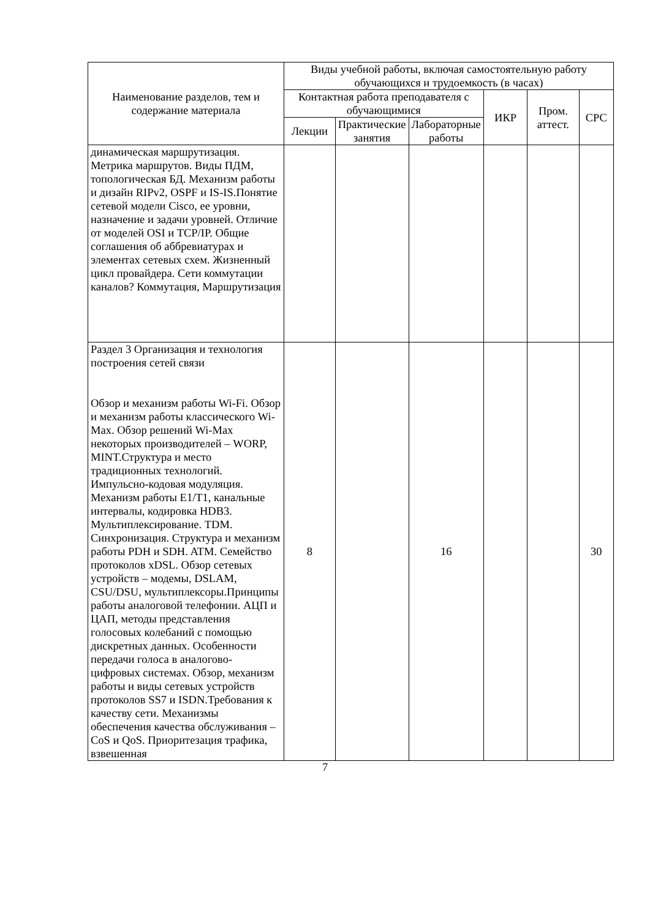| Наименование разделов, тем и содержание материала | Виды учебной работы, включая самостоятельную работу обучающихся и трудоемкость (в часах) | | | | | |
| --- | --- | --- | --- | --- | --- | --- |
| | Контактная работа преподавателя с обучающимися | | | ИКР | Пром. аттест. | СРС |
| | Лекции | Практические занятия | Лабораторные работы | | | |
| динамическая маршрутизация. Метрика маршрутов. Виды ПДМ, топологическая БД. Механизм работы и дизайн RIPv2, OSPF и IS-IS.Понятие сетевой модели Cisco, ее уровни, назначение и задачи уровней. Отличие от моделей OSI и TCP/IP. Общие соглашения об аббревиатурах и элементах сетевых схем. Жизненный цикл провайдера. Сети коммутации каналов? Коммутация, Маршрутизация | | | | | | |
| Раздел 3 Организация и технология построения сетей связи Обзор и механизм работы Wi-Fi. Обзор и механизм работы классического Wi-Max. Обзор решений Wi-Max некоторых производителей – WORP, MINT.Структура и место традиционных технологий. Импульсно-кодовая модуляция. Механизм работы E1/T1, канальные интервалы, кодировка HDB3. Мультиплексирование. TDM. Синхронизация. Структура и механизм работы PDH и SDH. ATM. Семейство протоколов xDSL. Обзор сетевых устройств – модемы, DSLAM, CSU/DSU, мультиплексоры.Принципы работы аналоговой телефонии. АЦП и ЦАП, методы представления голосовых колебаний с помощью дискретных данных. Особенности передачи голоса в аналогово-цифровых системах. Обзор, механизм работы и виды сетевых устройств протоколов SS7 и ISDN.Требования к качеству сети. Механизмы обеспечения качества обслуживания – CoS и QoS. Приоритезация трафика, взвешенная | 8 | | 16 | | | 30 |
7